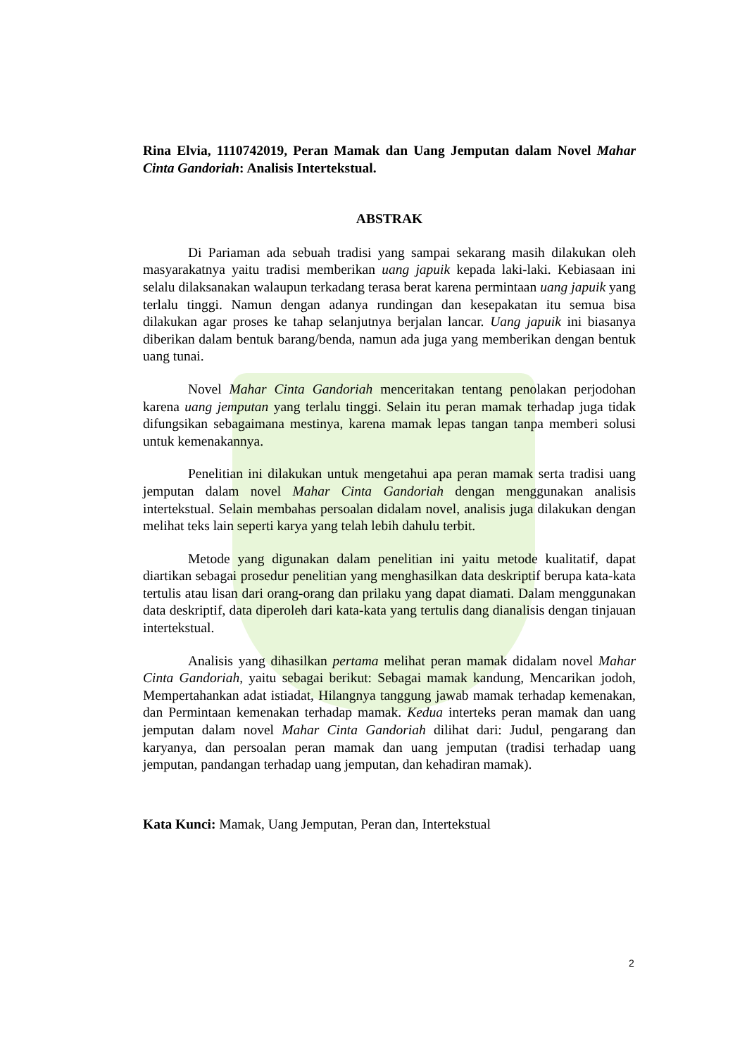Rina Elvia, 1110742019, Peran Mamak dan Uang Jemputan dalam Novel Mahar Cinta Gandoriah: Analisis Intertekstual.
ABSTRAK
Di Pariaman ada sebuah tradisi yang sampai sekarang masih dilakukan oleh masyarakatnya yaitu tradisi memberikan uang japuik kepada laki-laki. Kebiasaan ini selalu dilaksanakan walaupun terkadang terasa berat karena permintaan uang japuik yang terlalu tinggi. Namun dengan adanya rundingan dan kesepakatan itu semua bisa dilakukan agar proses ke tahap selanjutnya berjalan lancar. Uang japuik ini biasanya diberikan dalam bentuk barang/benda, namun ada juga yang memberikan dengan bentuk uang tunai.
Novel Mahar Cinta Gandoriah menceritakan tentang penolakan perjodohan karena uang jemputan yang terlalu tinggi. Selain itu peran mamak terhadap juga tidak difungsikan sebagaimana mestinya, karena mamak lepas tangan tanpa memberi solusi untuk kemenakannya.
Penelitian ini dilakukan untuk mengetahui apa peran mamak serta tradisi uang jemputan dalam novel Mahar Cinta Gandoriah dengan menggunakan analisis intertekstual. Selain membahas persoalan didalam novel, analisis juga dilakukan dengan melihat teks lain seperti karya yang telah lebih dahulu terbit.
Metode yang digunakan dalam penelitian ini yaitu metode kualitatif, dapat diartikan sebagai prosedur penelitian yang menghasilkan data deskriptif berupa kata-kata tertulis atau lisan dari orang-orang dan prilaku yang dapat diamati. Dalam menggunakan data deskriptif, data diperoleh dari kata-kata yang tertulis dang dianalisis dengan tinjauan intertekstual.
Analisis yang dihasilkan pertama melihat peran mamak didalam novel Mahar Cinta Gandoriah, yaitu sebagai berikut: Sebagai mamak kandung, Mencarikan jodoh, Mempertahankan adat istiadat, Hilangnya tanggung jawab mamak terhadap kemenakan, dan Permintaan kemenakan terhadap mamak. Kedua interteks peran mamak dan uang jemputan dalam novel Mahar Cinta Gandoriah dilihat dari: Judul, pengarang dan karyanya, dan persoalan peran mamak dan uang jemputan (tradisi terhadap uang jemputan, pandangan terhadap uang jemputan, dan kehadiran mamak).
Kata Kunci: Mamak, Uang Jemputan, Peran dan, Intertekstual
2